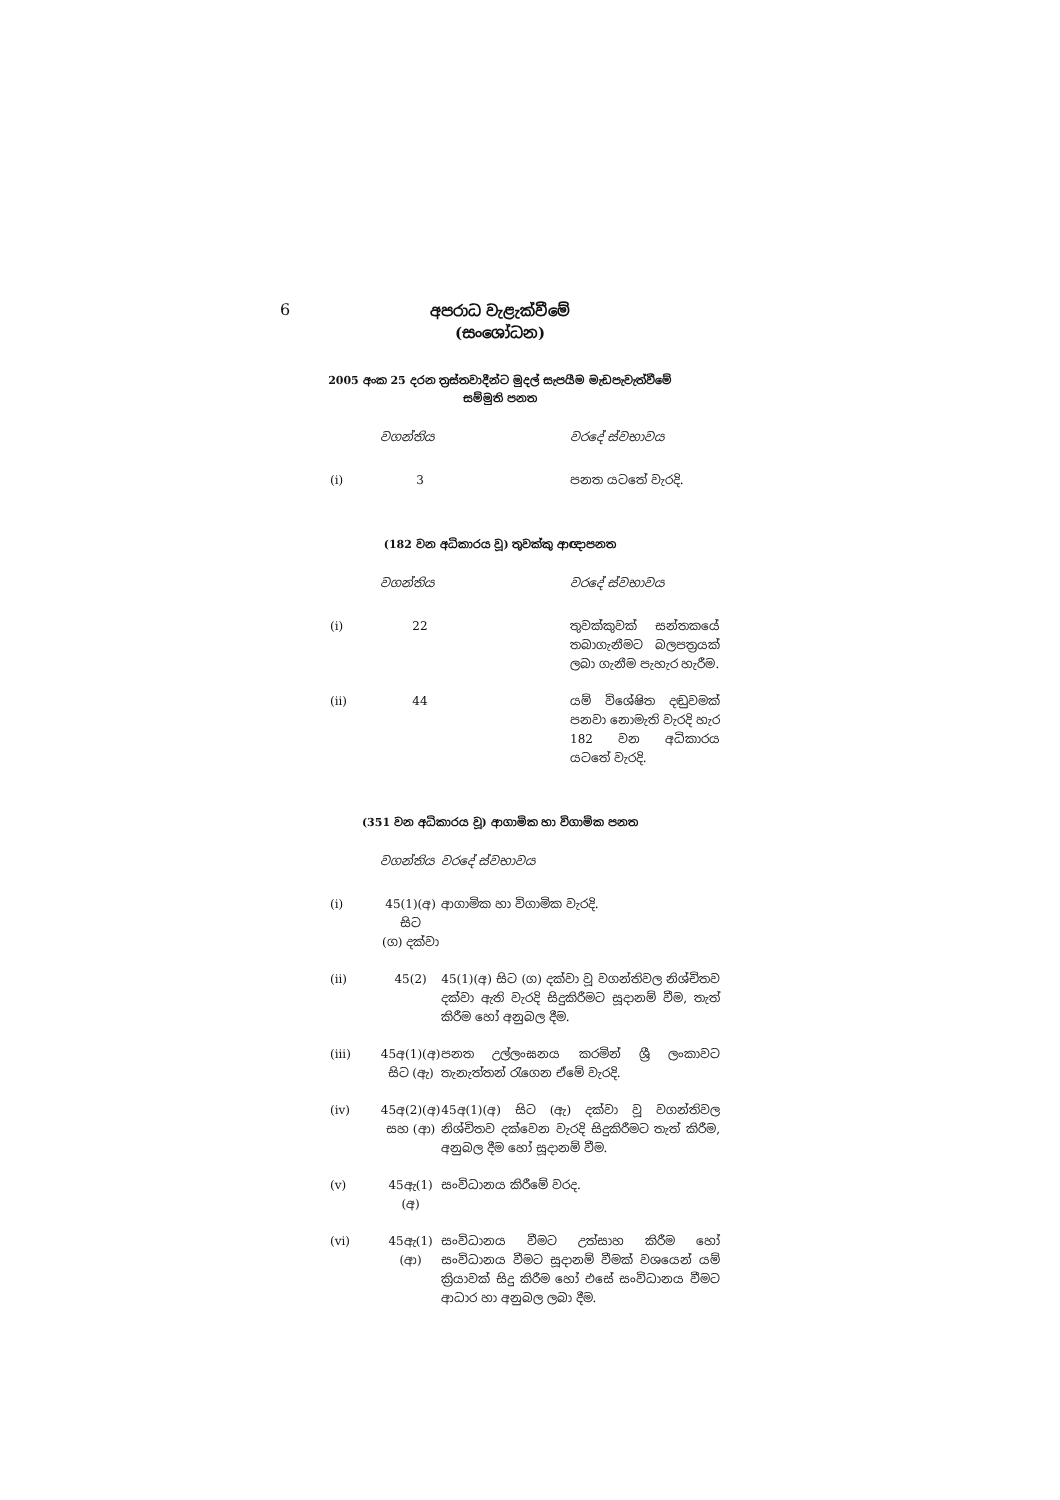6
අපරාධ වැළැක්වීමේ
(සංශෝධන)
2005 අංක 25 දරන ත්‍රස්තවාදීන්ට මුදල් සැපයීම මැඩපැවැත්වීමේ
සම්මුති පනත
| | වගන්තිය | | වරදේ ස්වභාවය |
| (i) | 3 | | පනත යටතේ වැරදි. |
(182 වන අධිකාරය වූ) තුවක්කු ආඥාපනත
| | වගන්තිය | | වරදේ ස්වභාවය |
| (i) | 22 | | තුවක්කුවක් සන්තකයේ තබාගැනීමට බලපත්‍රයක් ලබා ගැනීම පැහැර හැරීම. |
| (ii) | 44 | | යම් විශේෂිත දඬුවමක් පනවා නොමැති වැරදි හැර 182 වන අධිකාරය යටතේ වැරදි. |
(351 වන අධිකාරය වූ) ආගාමික හා විගාමික පනත
| | වගන්තිය | වරදේ ස්වභාවය |
| (i) | 45(1)(අ) සිට (ග) දක්වා | ආගාමික හා විගාමික වැරදි. |
| (ii) | 45(2) | 45(1)(අ) සිට (ග) දක්වා වූ වගන්තිවල නිශ්චිතව දක්වා ඇති වැරදි සිදුකිරීමට සූදානම් වීම, තැත් කිරීම හෝ අනුබල දීම. |
| (iii) | 45අ(1)(අ) සිට (ඇ) | පනත උල්ලංඝනය කරමින් ශ්‍රී ලංකාවට තැනැත්තන් රැගෙන ඒමේ වැරදි. |
| (iv) | 45අ(2)(අ) සහ (ආ) | 45අ(1)(අ) සිට (ඇ) දක්වා වූ වගන්තිවල නිශ්චිතව දක්වෙන වැරදි සිදුකිරීමට තැත් කිරීම, අනුබල දීම හෝ සූදානම් වීම. |
| (v) | 45ඇ(1)(අ) | සංවිධානය කිරීමේ වරද. |
| (vi) | 45ඇ(1)(ආ) | සංවිධානය වීමට උත්සාහ කිරීම හෝ සංවිධානය වීමට සූදානම් වීමක් වශයෙන් යම් ක්‍රියාවක් සිදු කිරීම හෝ එසේ සංවිධානය වීමට ආධාර හා අනුබල ලබා දීම. |